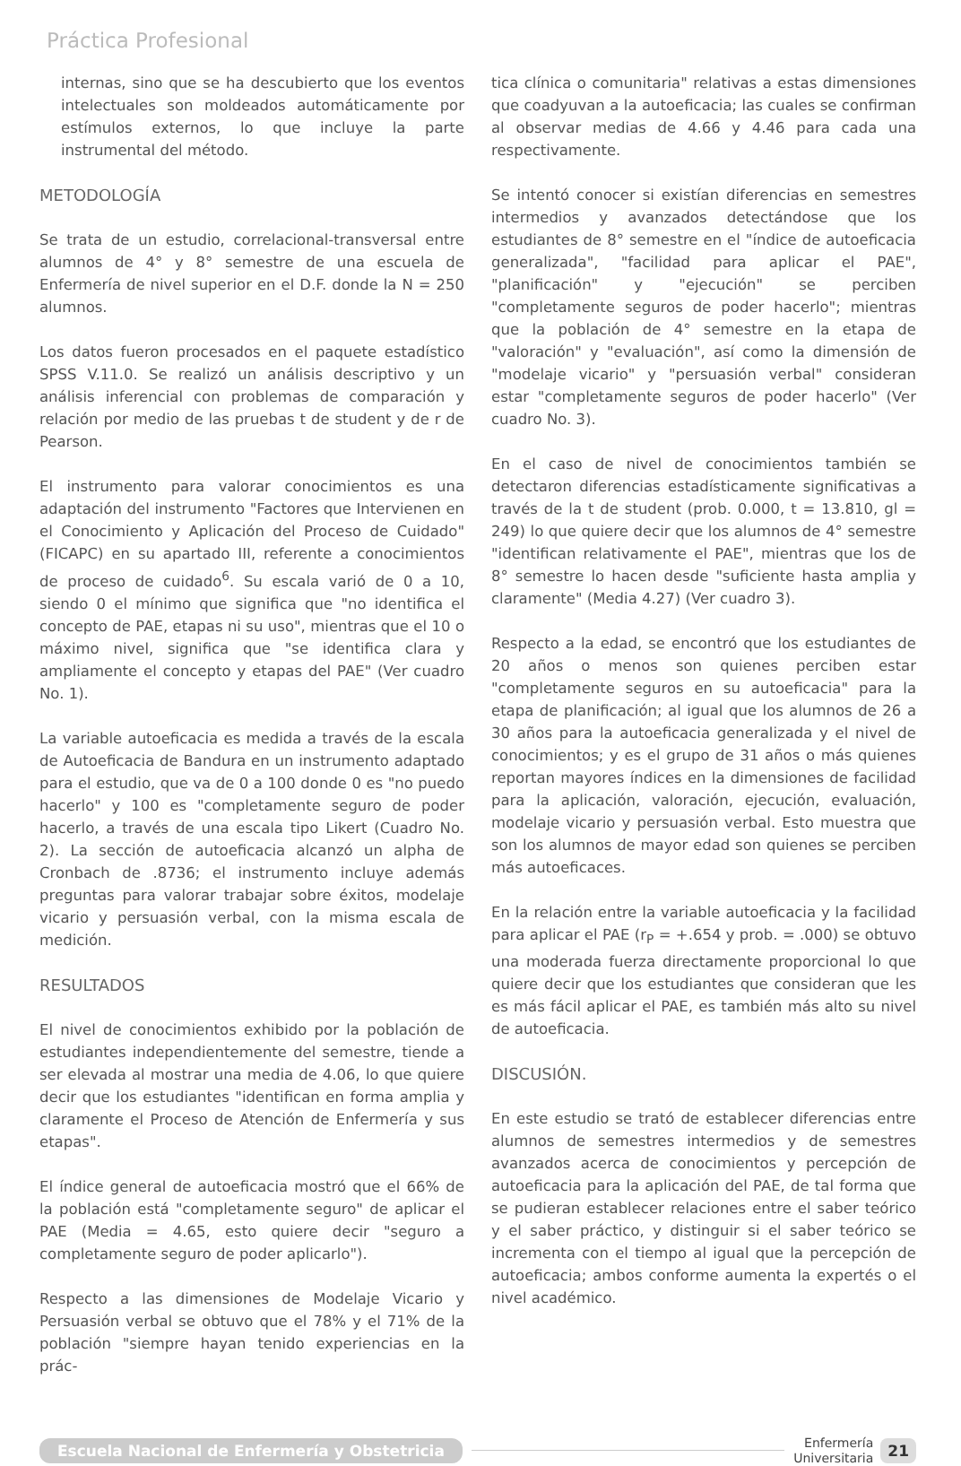Práctica Profesional
internas, sino que se ha descubierto que los eventos intelectuales son moldeados automáticamente por estímulos externos, lo que incluye la parte instrumental del método.
METODOLOGÍA
Se trata de un estudio, correlacional-transversal entre alumnos de 4° y 8° semestre de una escuela de Enfermería de nivel superior en el D.F. donde la N = 250 alumnos.
Los datos fueron procesados en el paquete estadístico SPSS V.11.0. Se realizó un análisis descriptivo y un análisis inferencial con problemas de comparación y relación por medio de las pruebas t de student y de r de Pearson.
El instrumento para valorar conocimientos es una adaptación del instrumento "Factores que Intervienen en el Conocimiento y Aplicación del Proceso de Cuidado" (FICAPC) en su apartado III, referente a conocimientos de proceso de cuidado<sup>6</sup>. Su escala varió de 0 a 10, siendo 0 el mínimo que significa que "no identifica el concepto de PAE, etapas ni su uso", mientras que el 10 o máximo nivel, significa que "se identifica clara y ampliamente el concepto y etapas del PAE" (Ver cuadro No. 1).
La variable autoeficacia es medida a través de la escala de Autoeficacia de Bandura en un instrumento adaptado para el estudio, que va de 0 a 100 donde 0 es "no puedo hacerlo" y 100 es "completamente seguro de poder hacerlo, a través de una escala tipo Likert (Cuadro No. 2). La sección de autoeficacia alcanzó un alpha de Cronbach de .8736; el instrumento incluye además preguntas para valorar trabajar sobre éxitos, modelaje vicario y persuasión verbal, con la misma escala de medición.
RESULTADOS
El nivel de conocimientos exhibido por la población de estudiantes independientemente del semestre, tiende a ser elevada al mostrar una media de 4.06, lo que quiere decir que los estudiantes "identifican en forma amplia y claramente el Proceso de Atención de Enfermería y sus etapas".
El índice general de autoeficacia mostró que el 66% de la población está "completamente seguro" de aplicar el PAE (Media = 4.65, esto quiere decir "seguro a completamente seguro de poder aplicarlo").
Respecto a las dimensiones de Modelaje Vicario y Persuasión verbal se obtuvo que el 78% y el 71% de la población "siempre hayan tenido experiencias en la prác-
tica clínica o comunitaria" relativas a estas dimensiones que coadyuvan a la autoeficacia; las cuales se confirman al observar medias de 4.66 y 4.46 para cada una respectivamente.
Se intentó conocer si existían diferencias en semestres intermedios y avanzados detectándose que los estudiantes de 8° semestre en el "índice de autoeficacia generalizada", "facilidad para aplicar el PAE", "planificación" y "ejecución" se perciben "completamente seguros de poder hacerlo"; mientras que la población de 4° semestre en la etapa de "valoración" y "evaluación", así como la dimensión de "modelaje vicario" y "persuasión verbal" consideran estar "completamente seguros de poder hacerlo" (Ver cuadro No. 3).
En el caso de nivel de conocimientos también se detectaron diferencias estadísticamente significativas a través de la t de student (prob. 0.000, t = 13.810, gl = 249) lo que quiere decir que los alumnos de 4° semestre "identifican relativamente el PAE", mientras que los de 8° semestre lo hacen desde "suficiente hasta amplia y claramente" (Media 4.27) (Ver cuadro 3).
Respecto a la edad, se encontró que los estudiantes de 20 años o menos son quienes perciben estar "completamente seguros en su autoeficacia" para la etapa de planificación; al igual que los alumnos de 26 a 30 años para la autoeficacia generalizada y el nivel de conocimientos; y es el grupo de 31 años o más quienes reportan mayores índices en la dimensiones de facilidad para la aplicación, valoración, ejecución, evaluación, modelaje vicario y persuasión verbal. Esto muestra que son los alumnos de mayor edad son quienes se perciben más autoeficaces.
En la relación entre la variable autoeficacia y la facilidad para aplicar el PAE (r<sub>P</sub> = +.654 y prob. = .000) se obtuvo una moderada fuerza directamente proporcional lo que quiere decir que los estudiantes que consideran que les es más fácil aplicar el PAE, es también más alto su nivel de autoeficacia.
DISCUSIÓN.
En este estudio se trató de establecer diferencias entre alumnos de semestres intermedios y de semestres avanzados acerca de conocimientos y percepción de autoeficacia para la aplicación del PAE, de tal forma que se pudieran establecer relaciones entre el saber teórico y el saber práctico, y distinguir si el saber teórico se incrementa con el tiempo al igual que la percepción de autoeficacia; ambos conforme aumenta la expertés o el nivel académico.
Escuela Nacional de Enfermería y Obstetricia Enfermería
Universitaria 21